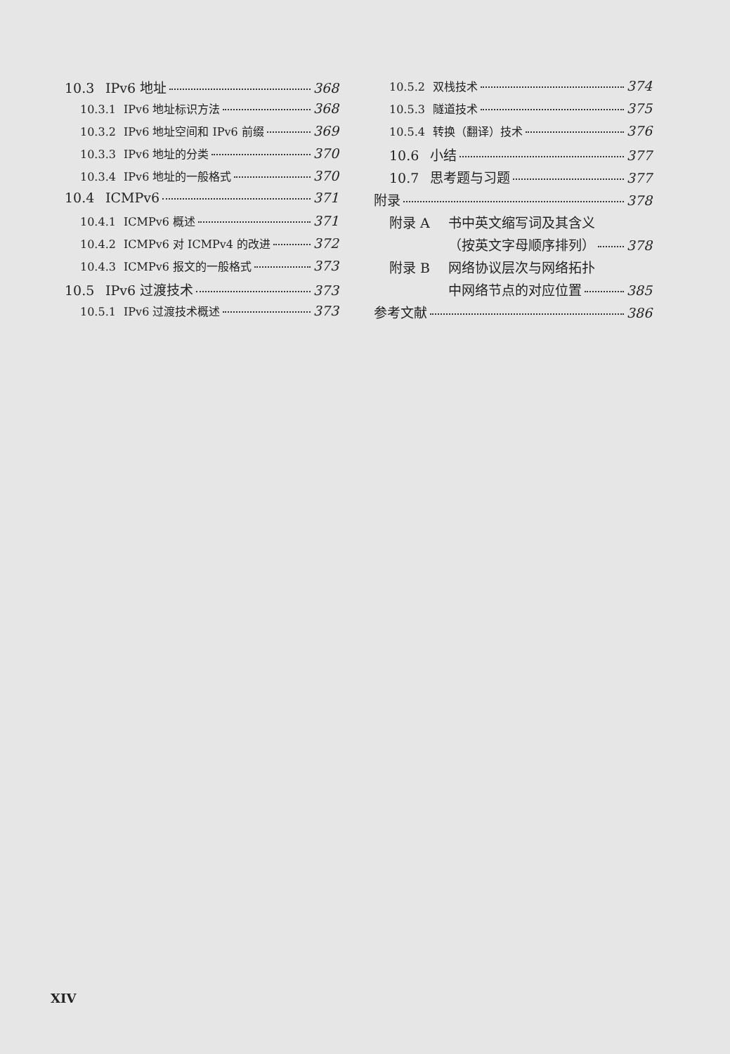10.3 IPv6 地址 368
10.3.1 IPv6 地址标识方法 368
10.3.2 IPv6 地址空间和 IPv6 前缀 369
10.3.3 IPv6 地址的分类 370
10.3.4 IPv6 地址的一般格式 370
10.4 ICMPv6 371
10.4.1 ICMPv6 概述 371
10.4.2 ICMPv6 对 ICMPv4 的改进 372
10.4.3 ICMPv6 报文的一般格式 373
10.5 IPv6 过渡技术 373
10.5.1 IPv6 过渡技术概述 373
10.5.2 双栈技术 374
10.5.3 隧道技术 375
10.5.4 转换（翻译）技术 376
10.6 小结 377
10.7 思考题与习题 377
附录 378
附录 A 书中英文缩写词及其含义
（按英文字母顺序排列） 378
附录 B 网络协议层次与网络拓扑
中网络节点的对应位置 385
参考文献 386
XIV